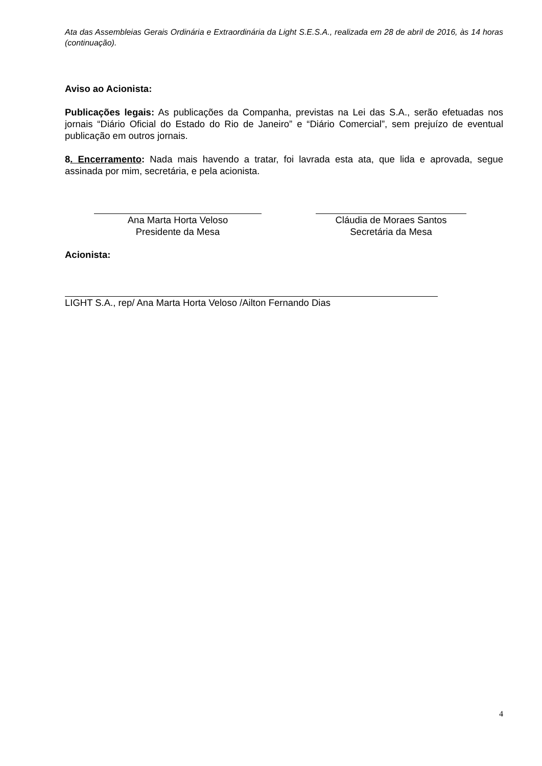Ata das Assembleias Gerais Ordinária e Extraordinária da Light S.E.S.A., realizada em 28 de abril de 2016, às 14 horas (continuação).
Aviso ao Acionista:
Publicações legais: As publicações da Companha, previstas na Lei das S.A., serão efetuadas nos jornais “Diário Oficial do Estado do Rio de Janeiro” e “Diário Comercial”, sem prejuízo de eventual publicação em outros jornais.
8. Encerramento: Nada mais havendo a tratar, foi lavrada esta ata, que lida e aprovada, segue assinada por mim, secretária, e pela acionista.
Ana Marta Horta Veloso
Presidente da Mesa
Cláudia de Moraes Santos
Secretária da Mesa
Acionista:
LIGHT S.A., rep/ Ana Marta Horta Veloso /Ailton Fernando Dias
4